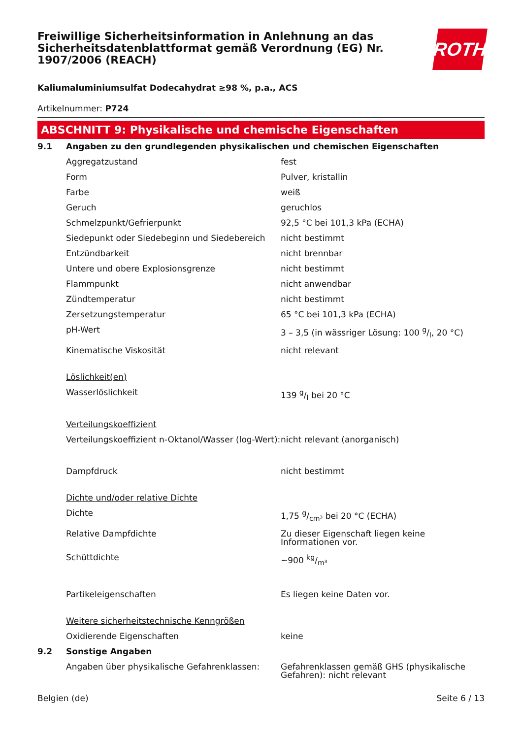Freiwillige Sicherheitsinformation in Anlehnung an das Sicherheitsdatenblattformat gemäß Verordnung (EG) Nr. 1907/2006 (REACH)
ROTH
Kaliumaluminiumsulfat Dodecahydrat ≥98 %, p.a., ACS
Artikelnummer: P724
ABSCHNITT 9: Physikalische und chemische Eigenschaften
| 9.1 | Angaben zu den grundlegenden physikalischen und chemischen Eigenschaften | |
| | Aggregatzustand | fest |
| | Form | Pulver, kristallin |
| | Farbe | weiß |
| | Geruch | geruchlos |
| | Schmelzpunkt/Gefrierpunkt | 92,5 °C bei 101,3 kPa (ECHA) |
| | Siedepunkt oder Siedebeginn und Siedebereich | nicht bestimmt |
| | Entzündbarkeit | nicht brennbar |
| | Untere und obere Explosionsgrenze | nicht bestimmt |
| | Flammpunkt | nicht anwendbar |
| | Zündtemperatur | nicht bestimmt |
| | Zersetzungstemperatur | 65 °C bei 101,3 kPa (ECHA) |
| | pH-Wert | 3 – 3,5 (in wässriger Lösung: 100 g/l, 20 °C) |
| | Kinematische Viskosität | nicht relevant |
| | Löslichkeit(en) | |
| | Wasserlöslichkeit | 139 g/l bei 20 °C |
| | Verteilungskoeffizient | |
| | Verteilungskoeffizient n-Oktanol/Wasser (log-Wert): | nicht relevant (anorganisch) |
| | Dampfdruck | nicht bestimmt |
| | Dichte und/oder relative Dichte | |
| | Dichte | 1,75 g/cm³ bei 20 °C (ECHA) |
| | Relative Dampfdichte | Zu dieser Eigenschaft liegen keine Informationen vor. |
| | Schüttdichte | ~900 kg/m³ |
| | Partikeleigenschaften | Es liegen keine Daten vor. |
| | Weitere sicherheitstechnische Kenngrößen | |
| | Oxidierende Eigenschaften | keine |
| 9.2 | Sonstige Angaben | |
| | Angaben über physikalische Gefahrenklassen: | Gefahrenklassen gemäß GHS (physikalische Gefahren): nicht relevant |
Belgien (de) Seite 6 / 13